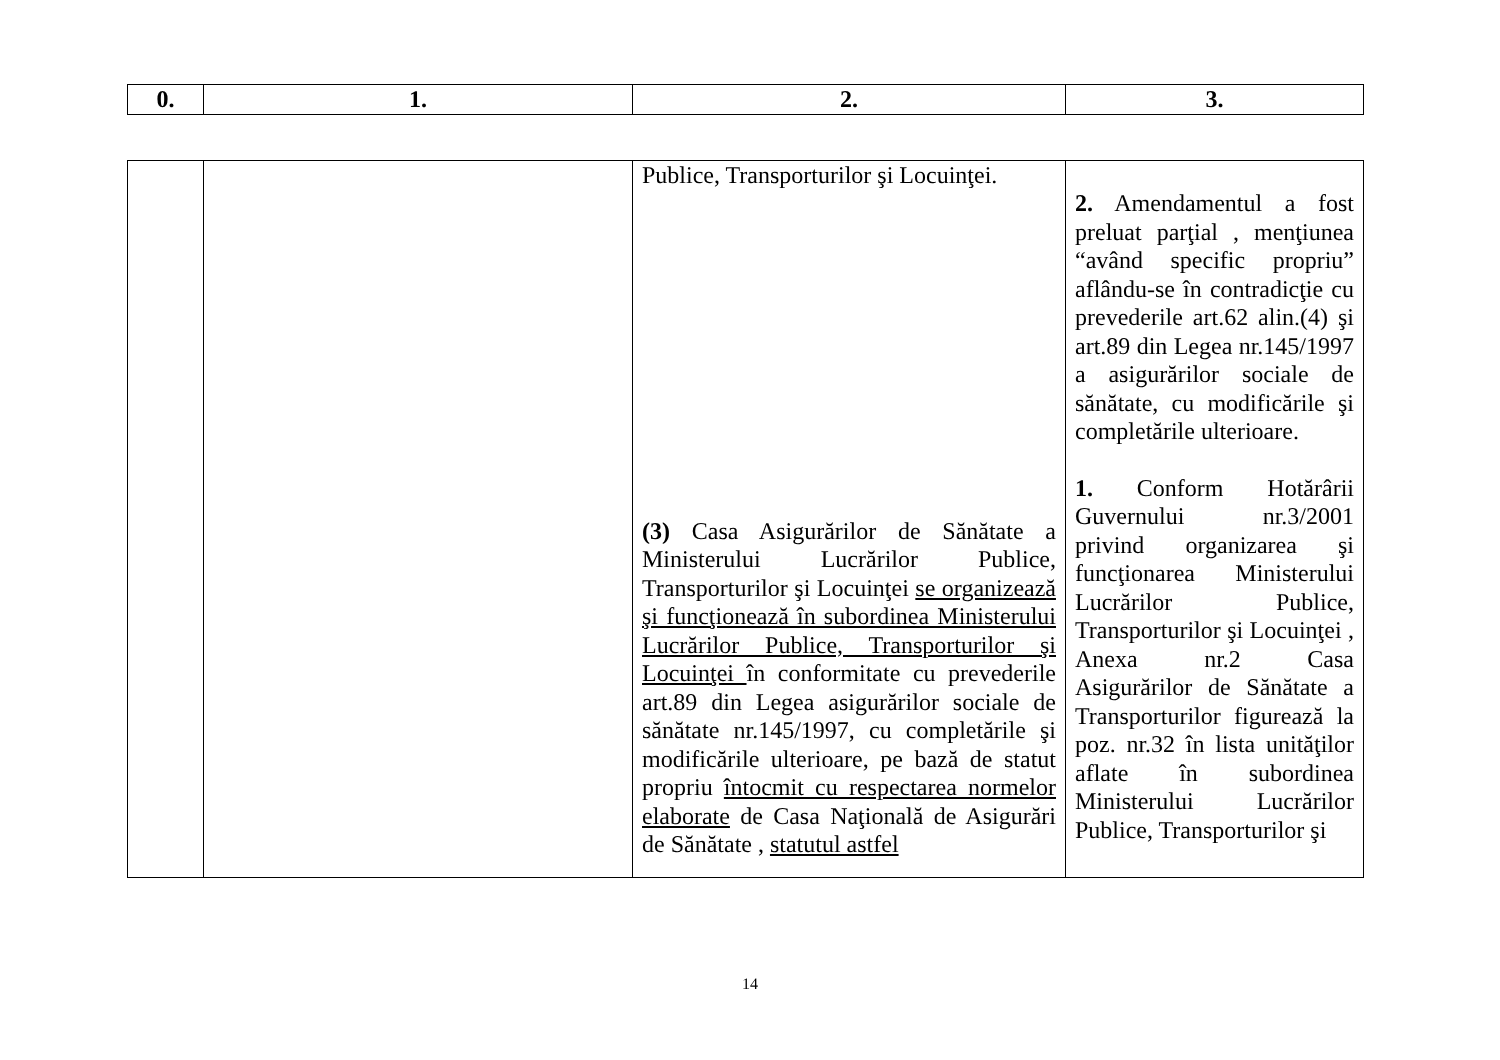| 0. | 1. | 2. | 3. |
| --- | --- | --- | --- |
| | | Publice, Transporturilor şi Locuinţei. (3) Casa Asigurărilor de Sănătate a Ministerului Lucrărilor Publice, Transporturilor şi Locuinţei se organizează şi funcţionează în subordinea Ministerului Lucrărilor Publice, Transporturilor şi Locuinţei în conformitate cu prevederile art.89 din Legea asigurărilor sociale de sănătate nr.145/1997, cu completările şi modificările ulterioare, pe bază de statut propriu întocmit cu respectarea normelor elaborate de Casa Naţională de Asigurări de Sănătate , statutul astfel | 2. Amendamentul a fost preluat parţial , menţiunea “având specific propriu” aflându-se în contradicţie cu prevederile art.62 alin.(4) şi art.89 din Legea nr.145/1997 a asigurărilor sociale de sănătate, cu modificările şi completările ulterioare. 1. Conform Hotărârii Guvernului nr.3/2001 privind organizarea şi funcţionarea Ministerului Lucrărilor Publice, Transporturilor şi Locuinţei , Anexa nr.2 Casa Asigurărilor de Sănătate a Transporturilor figurează la poz. nr.32 în lista unităţilor aflate în subordinea Ministerului Lucrărilor Publice, Transporturilor şi |
14